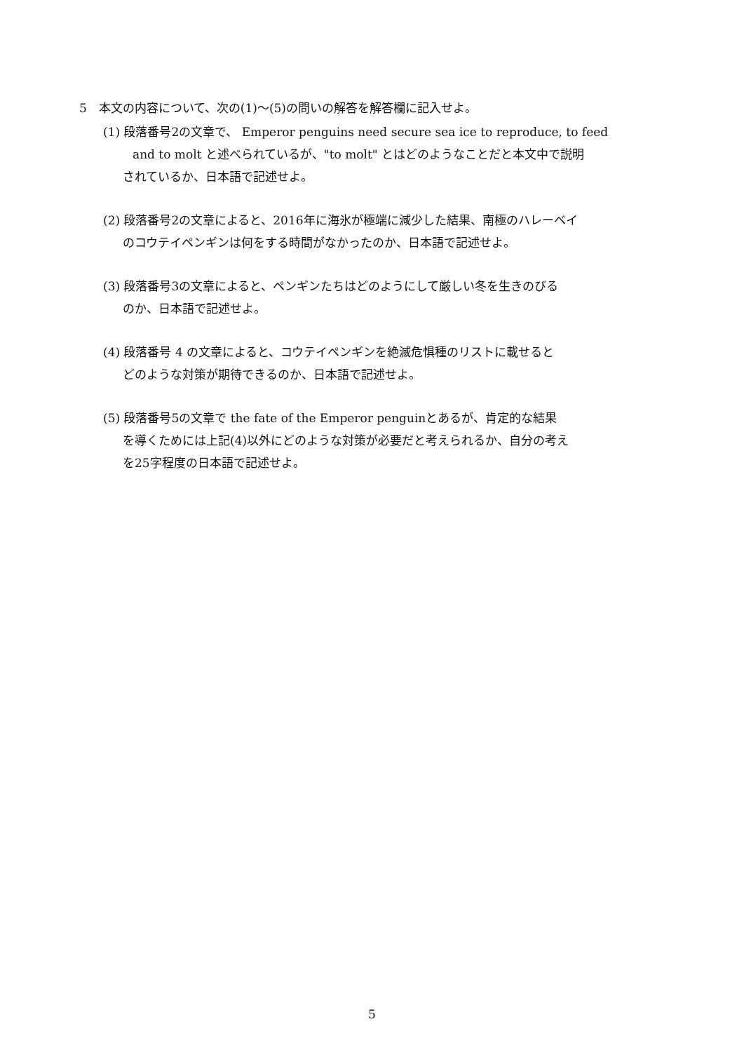5　本文の内容について、次の(1)～(5)の問いの解答を解答欄に記入せよ。
(1) 段落番号2の文章で、 Emperor penguins need secure sea ice to reproduce, to feed
and to molt と述べられているが、"to molt" とはどのようなことだと本文中で説明
されているか、日本語で記述せよ。
(2) 段落番号2の文章によると、2016年に海氷が極端に減少した結果、南極のハレーベイ
のコウテイペンギンは何をする時間がなかったのか、日本語で記述せよ。
(3) 段落番号3の文章によると、ペンギンたちはどのようにして厳しい冬を生きのびる
のか、日本語で記述せよ。
(4) 段落番号 4 の文章によると、コウテイペンギンを絶滅危惧種のリストに載せると
どのような対策が期待できるのか、日本語で記述せよ。
(5) 段落番号5の文章で the fate of the Emperor penguinとあるが、肯定的な結果
を導くためには上記(4)以外にどのような対策が必要だと考えられるか、自分の考え
を25字程度の日本語で記述せよ。
5